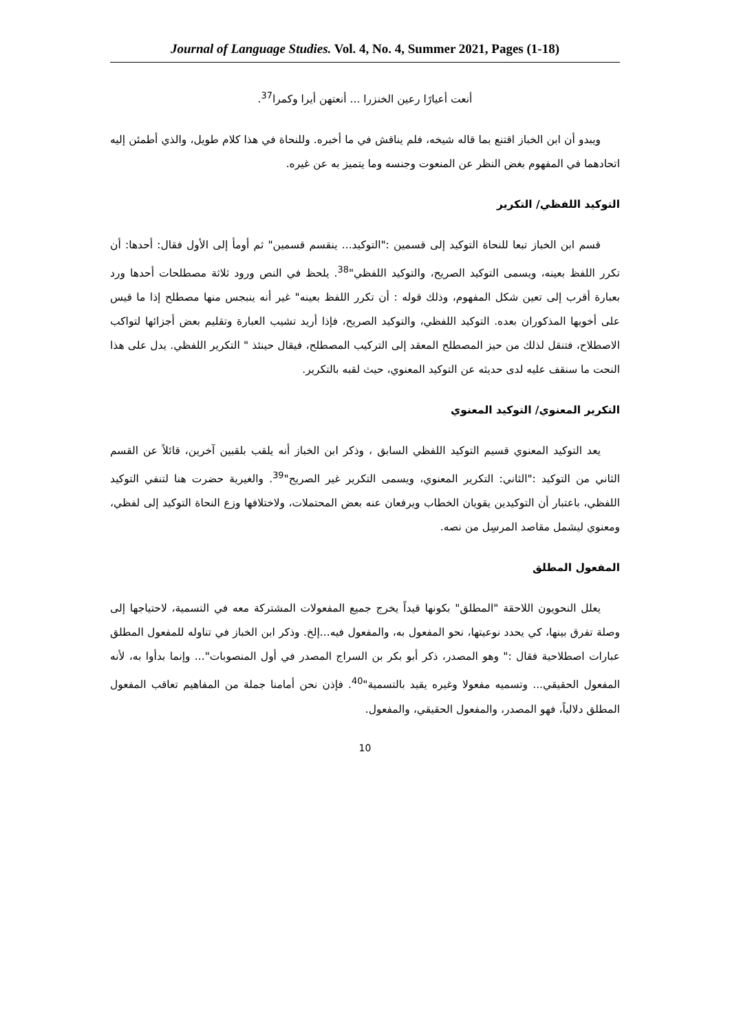Journal of Language Studies. Vol. 4, No. 4, Summer 2021, Pages (1-18)
أنعت أعيارًا رعين الخنزرا ... أنعتهن أيرا وكمرا<sup>37</sup>.
ويبدو أن ابن الخباز اقتنع بما قاله شيخه، فلم يناقش في ما أخبره. وللنحاة في هذا كلام طويل، والذي أطمئن إليه اتحادهما في المفهوم بغض النظر عن المنعوت وجنسه وما يتميز به عن غيره.
التوكيد اللفظي/ التكرير
قسم ابن الخباز تبعا للنحاة التوكيد إلى قسمين :"التوكيد... ينقسم قسمين" ثم أومأ إلى الأول فقال: أحدها: أن تكرر اللفظ بعينه، ويسمى التوكيد الصريح، والتوكيد اللفظي"<sup>38</sup>. يلحظ في النص ورود ثلاثة مصطلحات أحدها ورد بعبارة أقرب إلى تعين شكل المفهوم، وذلك قوله : أن تكرر اللفظ بعينه" غير أنه ينبجس منها مصطلح إذا ما قيس على أخويها المذكوران بعده. التوكيد اللفظي، والتوكيد الصريح، فإذا أريد تشيب العبارة وتقليم بعض أجزائها لتواكب الاصطلاح، فتنقل لذلك من حيز المصطلح المعقد إلى التركيب المصطلح، فيقال حينئذ " التكرير اللفظي. يدل على هذا النحت ما سنقف عليه لدى حديثه عن التوكيد المعنوي، حيث لقبه بالتكرير.
التكرير المعنوي/ التوكيد المعنوي
يعد التوكيد المعنوي قسيم التوكيد اللفظي السابق ، وذكر ابن الخباز أنه يلقب بلقبين آخرين، قائلاً عن القسم الثاني من التوكيد :"الثاني: التكرير المعنوي، ويسمى التكرير غير الصريح"<sup>39</sup>. والغيرية حضرت هنا لتنفي التوكيد اللفظي، باعتبار أن التوكيدين يقويان الخطاب ويرفعان عنه بعض المحتملات، ولاختلافها وزع النحاة التوكيد إلى لفظي، ومعنوي ليشمل مقاصد المرسِل من نصه.
المفعول المطلق
يعلل النحويون اللاحقة "المطلق" بكونها قيداً يخرج جميع المفعولات المشتركة معه في التسمية، لاحتياجها إلى وصلة تفرق بينها، كي يحدد نوعيتها، نحو المفعول به، والمفعول فيه...إلخ. وذكر ابن الخباز في تناوله للمفعول المطلق عبارات اصطلاحية فقال :" وهو المصدر، ذكر أبو بكر بن السراج المصدر في أول المنصوبات"... وإنما بدأوا به، لأنه المفعول الحقيقي... وتسميه مفعولا وغيره يقيد بالتسمية"<sup>40</sup>. فإذن نحن أمامنا جملة من المفاهيم تعاقب المفعول المطلق دلالياً، فهو المصدر، والمفعول الحقيقي، والمفعول.
10